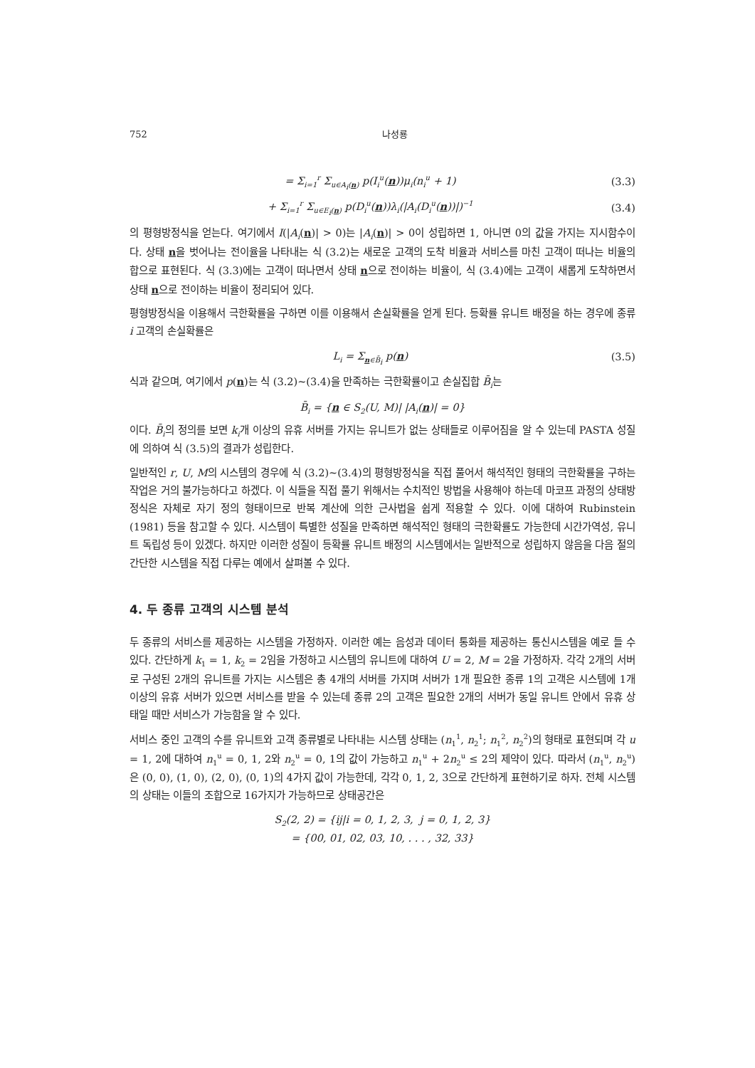752 나성룡
= Σ<sub>i=1</sub><sup>r</sup> Σ<sub>u∈A<sub>i</sub>(n)</sub> p(I<sub>i</sub><sup>u</sup>(n))μ<sub>i</sub>(n<sub>i</sub><sup>u</sup> + 1) (3.3)
+ Σ<sub>i=1</sub><sup>r</sup> Σ<sub>u∈E<sub>i</sub>(n)</sub> p(D<sub>i</sub><sup>u</sup>(n))λ<sub>i</sub>(|A<sub>i</sub>(D<sub>i</sub><sup>u</sup>(n))|)<sup>−1</sup> (3.4)
의 평형방정식을 얻는다. 여기에서 I(|A<sub>i</sub>(n)| > 0)는 |A<sub>i</sub>(n)| > 0이 성립하면 1, 아니면 0의 값을 가지는 지시함수이다. 상태 n을 벗어나는 전이율을 나타내는 식 (3.2)는 새로운 고객의 도착 비율과 서비스를 마친 고객이 떠나는 비율의 합으로 표현된다. 식 (3.3)에는 고객이 떠나면서 상태 n으로 전이하는 비율이, 식 (3.4)에는 고객이 새롭게 도착하면서 상태 n으로 전이하는 비율이 정리되어 있다.
평형방정식을 이용해서 극한확률을 구하면 이를 이용해서 손실확률을 얻게 된다. 등확률 유니트 배정을 하는 경우에 종류 i 고객의 손실확률은
L<sub>i</sub> = Σ<sub>n∈B̄<sub>i</sub></sub> p(n) (3.5)
식과 같으며, 여기에서 p(n)는 식 (3.2)∼(3.4)을 만족하는 극한확률이고 손실집합 B̄<sub>i</sub>는
B̄<sub>i</sub> = {n ∈ S<sub>2</sub>(U, M)| |A<sub>i</sub>(n)| = 0}
이다. B̄<sub>i</sub>의 정의를 보면 k<sub>i</sub>개 이상의 유휴 서버를 가지는 유니트가 없는 상태들로 이루어짐을 알 수 있는데 PASTA 성질에 의하여 식 (3.5)의 결과가 성립한다.
일반적인 r, U, M의 시스템의 경우에 식 (3.2)∼(3.4)의 평형방정식을 직접 풀어서 해석적인 형태의 극한확률을 구하는 작업은 거의 불가능하다고 하겠다. 이 식들을 직접 풀기 위해서는 수치적인 방법을 사용해야 하는데 마코프 과정의 상태방정식은 자체로 자기 정의 형태이므로 반복 계산에 의한 근사법을 쉽게 적용할 수 있다. 이에 대하여 Rubinstein (1981) 등을 참고할 수 있다. 시스템이 특별한 성질을 만족하면 해석적인 형태의 극한확률도 가능한데 시간가역성, 유니트 독립성 등이 있겠다. 하지만 이러한 성질이 등확률 유니트 배정의 시스템에서는 일반적으로 성립하지 않음을 다음 절의 간단한 시스템을 직접 다루는 예에서 살펴볼 수 있다.
4. 두 종류 고객의 시스템 분석
두 종류의 서비스를 제공하는 시스템을 가정하자. 이러한 예는 음성과 데이터 통화를 제공하는 통신시스템을 예로 들 수 있다. 간단하게 k<sub>1</sub> = 1, k<sub>2</sub> = 2임을 가정하고 시스템의 유니트에 대하여 U = 2, M = 2을 가정하자. 각각 2개의 서버로 구성된 2개의 유니트를 가지는 시스템은 총 4개의 서버를 가지며 서버가 1개 필요한 종류 1의 고객은 시스템에 1개 이상의 유휴 서버가 있으면 서비스를 받을 수 있는데 종류 2의 고객은 필요한 2개의 서버가 동일 유니트 안에서 유휴 상태일 때만 서비스가 가능함을 알 수 있다.
서비스 중인 고객의 수를 유니트와 고객 종류별로 나타내는 시스템 상태는 (n<sub>1</sub><sup>1</sup>, n<sub>2</sub><sup>1</sup>; n<sub>1</sub><sup>2</sup>, n<sub>2</sub><sup>2</sup>)의 형태로 표현되며 각 u = 1, 2에 대하여 n<sub>1</sub><sup>u</sup> = 0, 1, 2와 n<sub>2</sub><sup>u</sup> = 0, 1의 값이 가능하고 n<sub>1</sub><sup>u</sup> + 2n<sub>2</sub><sup>u</sup> ≤ 2의 제약이 있다. 따라서 (n<sub>1</sub><sup>u</sup>, n<sub>2</sub><sup>u</sup>)은 (0, 0), (1, 0), (2, 0), (0, 1)의 4가지 값이 가능한데, 각각 0, 1, 2, 3으로 간단하게 표현하기로 하자. 전체 시스템의 상태는 이들의 조합으로 16가지가 가능하므로 상태공간은
S<sub>2</sub>(2, 2) = {ij|i = 0, 1, 2, 3, j = 0, 1, 2, 3}
= {00, 01, 02, 03, 10, . . . , 32, 33}